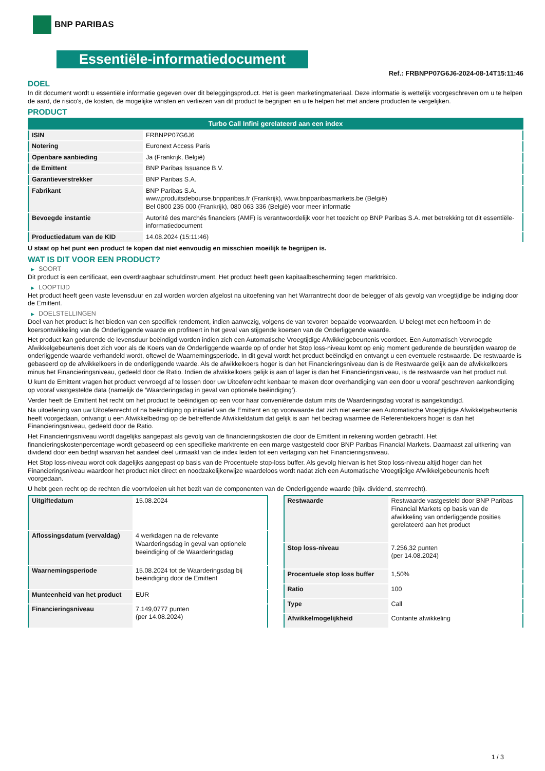BNP PARIBAS
Essentiële-informatiedocument
Ref.: FRBNPP07G6J6-2024-08-14T15:11:46
DOEL
In dit document wordt u essentiële informatie gegeven over dit beleggingsproduct. Het is geen marketingmateriaal. Deze informatie is wettelijk voorgeschreven om u te helpen de aard, de risico's, de kosten, de mogelijke winsten en verliezen van dit product te begrijpen en u te helpen het met andere producten te vergelijken.
PRODUCT
| Turbo Call Infini gerelateerd aan een index | |
| --- | --- |
| ISIN | FRBNPP07G6J6 |
| Notering | Euronext Access Paris |
| Openbare aanbieding | Ja (Frankrijk, België) |
| de Emittent | BNP Paribas Issuance B.V. |
| Garantieverstrekker | BNP Paribas S.A. |
| Fabrikant | BNP Paribas S.A. www.produitsdebourse.bnpparibas.fr (Frankrijk), www.bnpparibasmarkets.be (België) Bel 0800 235 000 (Frankrijk), 080 063 336 (België) voor meer informatie |
| Bevoegde instantie | Autorité des marchés financiers (AMF) is verantwoordelijk voor het toezicht op BNP Paribas S.A. met betrekking tot dit essentiële-informatiedocument |
| Productiedatum van de KID | 14.08.2024 (15:11:46) |
U staat op het punt een product te kopen dat niet eenvoudig en misschien moeilijk te begrijpen is.
WAT IS DIT VOOR EEN PRODUCT?
▶ SOORT
Dit product is een certificaat, een overdraagbaar schuldinstrument. Het product heeft geen kapitaalbescherming tegen marktrisico.
▶ LOOPTIJD
Het product heeft geen vaste levensduur en zal worden worden afgelost na uitoefening van het Warrantrecht door de belegger of als gevolg van vroegtijdige be indiging door de Emittent.
▶ DOELSTELLINGEN
Doel van het product is het bieden van een specifiek rendement, indien aanwezig, volgens de van tevoren bepaalde voorwaarden. U belegt met een hefboom in de koersontwikkeling van de Onderliggende waarde en profiteert in het geval van stijgende koersen van de Onderliggende waarde.
Het product kan gedurende de levensduur beëindigd worden indien zich een Automatische Vroegtijdige Afwikkelgebeurtenis voordoet. Een Automatisch Vervroegde Afwikkelgebeurtenis doet zich voor als de Koers van de Onderliggende waarde op of onder het Stop loss-niveau komt op enig moment gedurende de beurstijden waarop de onderliggende waarde verhandeld wordt, oftewel de Waarnemingsperiode. In dit geval wordt het product beëindigd en ontvangt u een eventuele restwaarde. De restwaarde is gebaseerd op de afwikkelkoers in de onderliggende waarde. Als de afwikkelkoers hoger is dan het Financieringsniveau dan is de Restwaarde gelijk aan de afwikkelkoers minus het Financieringsniveau, gedeeld door de Ratio. Indien de afwikkelkoers gelijk is aan of lager is dan het Financieringsniveau, is de restwaarde van het product nul.
U kunt de Emittent vragen het product vervroegd af te lossen door uw Uitoefenrecht kenbaar te maken door overhandiging van een door u vooraf geschreven aankondiging op vooraf vastgestelde data (namelijk de ‘Waarderingsdag in geval van optionele beëindiging’).
Verder heeft de Emittent het recht om het product te beëindigen op een voor haar conveniërende datum mits de Waarderingsdag vooraf is aangekondigd.
Na uitoefening van uw Uitoefenrecht of na beëindiging op initiatief van de Emittent en op voorwaarde dat zich niet eerder een Automatische Vroegtijdige Afwikkelgebeurtenis heeft voorgedaan, ontvangt u een Afwikkelbedrag op de betreffende Afwikkeldatum dat gelijk is aan het bedrag waarmee de Referentiekoers hoger is dan het Financieringsniveau, gedeeld door de Ratio.
Het Financieringsniveau wordt dagelijks aangepast als gevolg van de financieringskosten die door de Emittent in rekening worden gebracht. Het financieringskostenpercentage wordt gebaseerd op een specifieke marktrente en een marge vastgesteld door BNP Paribas Financial Markets. Daarnaast zal uitkering van dividend door een bedrijf waarvan het aandeel deel uitmaakt van de index leiden tot een verlaging van het Financieringsniveau.
Het Stop loss-niveau wordt ook dagelijks aangepast op basis van de Procentuele stop-loss buffer. Als gevolg hiervan is het Stop loss-niveau altijd hoger dan het Financieringsniveau waardoor het product niet direct en noodzakelijkerwijze waardeloos wordt nadat zich een Automatische Vroegtijdige Afwikkelgebeurtenis heeft voorgedaan.
U hebt geen recht op de rechten die voortvloeien uit het bezit van de componenten van de Onderliggende waarde (bijv. dividend, stemrecht).
| Uitgiftedatum | 15.08.2024 |
| Aflossingsdatum (vervaldag) | 4 werkdagen na de relevante Waarderingsdag in geval van optionele beeindiging of de Waarderingsdag |
| Waarnemingsperiode | 15.08.2024 tot de Waarderingsdag bij beëindiging door de Emittent |
| Munteenheid van het product | EUR |
| Financieringsniveau | 7.149,0777 punten (per 14.08.2024) |
| Restwaarde | Restwaarde vastgesteld door BNP Paribas Financial Markets op basis van de afwikkeling van onderliggende posities gerelateerd aan het product |
| Stop loss-niveau | 7.256,32 punten (per 14.08.2024) |
| Procentuele stop loss buffer | 1,50% |
| Ratio | 100 |
| Type | Call |
| Afwikkelmogelijkheid | Contante afwikkeling |
1 / 3